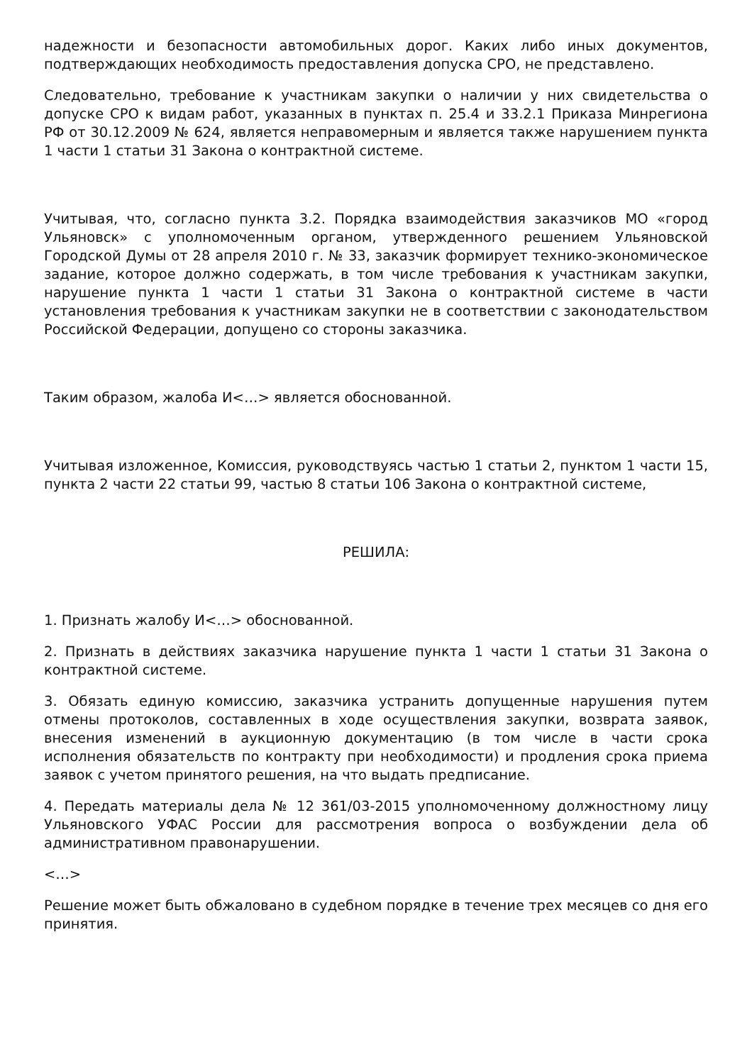надежности и безопасности автомобильных дорог. Каких либо иных документов, подтверждающих необходимость предоставления допуска СРО, не представлено.
Следовательно, требование к участникам закупки о наличии у них свидетельства о допуске СРО к видам работ, указанных в пунктах п. 25.4 и 33.2.1 Приказа Минрегиона РФ от 30.12.2009 № 624, является неправомерным и является также нарушением пункта 1 части 1 статьи 31 Закона о контрактной системе.
Учитывая, что, согласно пункта 3.2. Порядка взаимодействия заказчиков МО «город Ульяновск» с уполномоченным органом, утвержденного решением Ульяновской Городской Думы от 28 апреля 2010 г. № 33, заказчик формирует технико-экономическое задание, которое должно содержать, в том числе требования к участникам закупки, нарушение пункта 1 части 1 статьи 31 Закона о контрактной системе в части установления требования к участникам закупки не в соответствии с законодательством Российской Федерации, допущено со стороны заказчика.
Таким образом, жалоба И<…> является обоснованной.
Учитывая изложенное, Комиссия, руководствуясь частью 1 статьи 2, пунктом 1 части 15, пункта 2 части 22 статьи 99, частью 8 статьи 106 Закона о контрактной системе,
РЕШИЛА:
1. Признать жалобу И<…> обоснованной.
2. Признать в действиях заказчика нарушение пункта 1 части 1 статьи 31 Закона о контрактной системе.
3. Обязать единую комиссию, заказчика устранить допущенные нарушения путем отмены протоколов, составленных в ходе осуществления закупки, возврата заявок, внесения изменений в аукционную документацию (в том числе в части срока исполнения обязательств по контракту при необходимости) и продления срока приема заявок с учетом принятого решения, на что выдать предписание.
4. Передать материалы дела № 12 361/03-2015 уполномоченному должностному лицу Ульяновского УФАС России для рассмотрения вопроса о возбуждении дела об административном правонарушении.
<…>
Решение может быть обжаловано в судебном порядке в течение трех месяцев со дня его принятия.